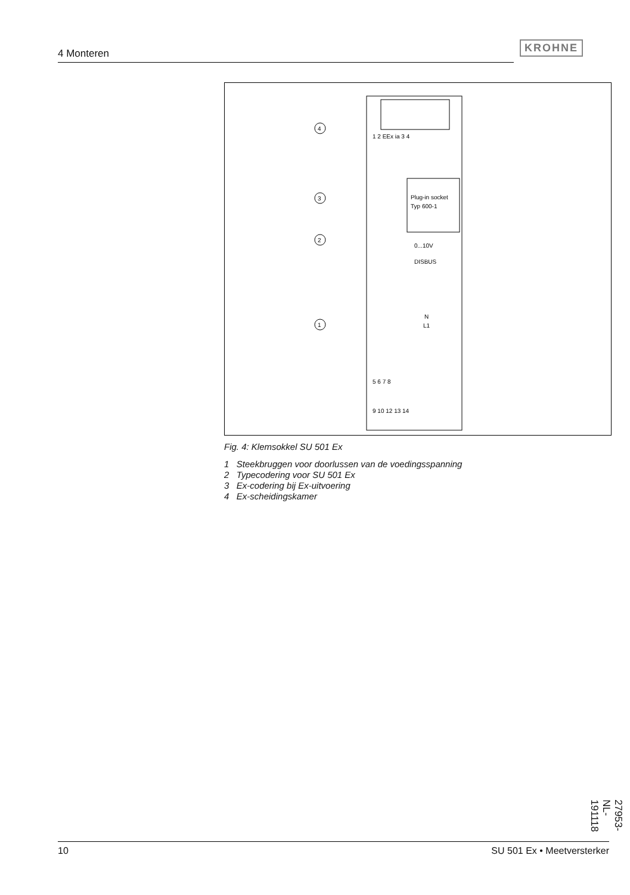4 Monteren
KROHNE
Plug-in socket
Typ 600-1
1 2 EEx ia 3 4
0...10V
DISBUS
N
L1
5 6 7 8
9 10 12 13 14
4
3
2
1
Fig. 4: Klemsokkel SU 501 Ex
1 Steekbruggen voor doorlussen van de voedingsspanning
2 Typecodering voor SU 501 Ex
3 Ex-codering bij Ex-uitvoering
4 Ex-scheidingskamer
27953-NL-191118
10 SU 501 Ex • Meetversterker